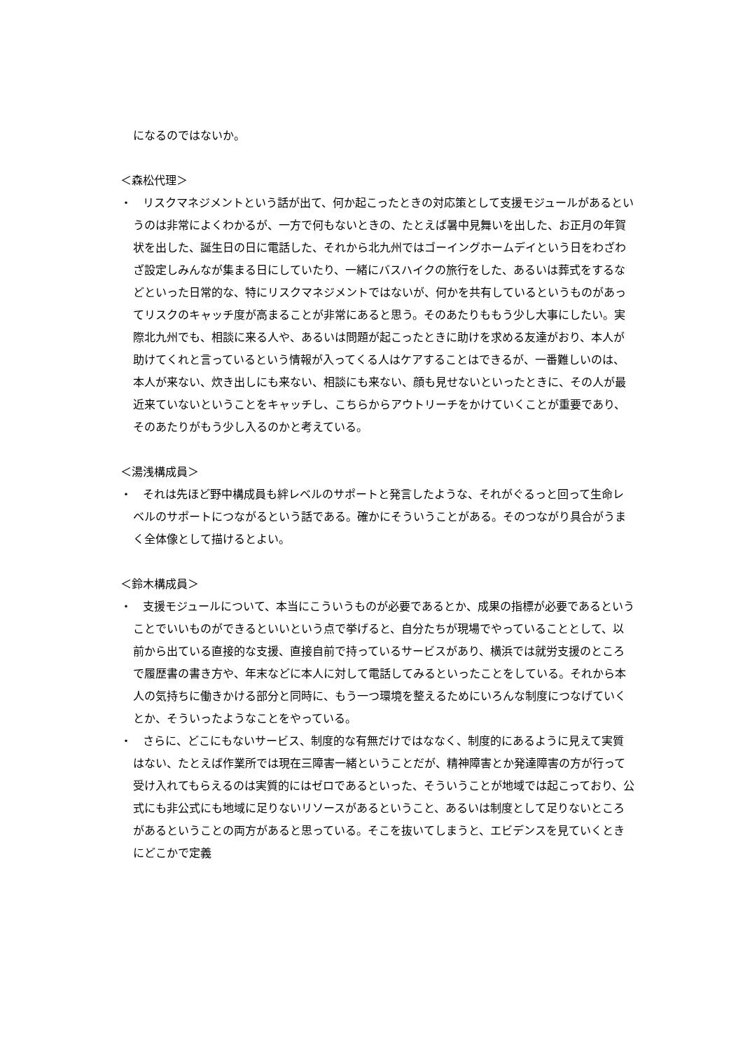になるのではないか。
＜森松代理＞
・　リスクマネジメントという話が出て、何か起こったときの対応策として支援モジュールがあるというのは非常によくわかるが、一方で何もないときの、たとえば暑中見舞いを出した、お正月の年賀状を出した、誕生日の日に電話した、それから北九州ではゴーイングホームデイという日をわざわざ設定しみんなが集まる日にしていたり、一緒にバスハイクの旅行をした、あるいは葬式をするなどといった日常的な、特にリスクマネジメントではないが、何かを共有しているというものがあってリスクのキャッチ度が高まることが非常にあると思う。そのあたりももう少し大事にしたい。実際北九州でも、相談に来る人や、あるいは問題が起こったときに助けを求める友達がおり、本人が助けてくれと言っているという情報が入ってくる人はケアすることはできるが、一番難しいのは、本人が来ない、炊き出しにも来ない、相談にも来ない、顔も見せないといったときに、その人が最近来ていないということをキャッチし、こちらからアウトリーチをかけていくことが重要であり、そのあたりがもう少し入るのかと考えている。
＜湯浅構成員＞
・　それは先ほど野中構成員も絆レベルのサポートと発言したような、それがぐるっと回って生命レベルのサポートにつながるという話である。確かにそういうことがある。そのつながり具合がうまく全体像として描けるとよい。
＜鈴木構成員＞
・　支援モジュールについて、本当にこういうものが必要であるとか、成果の指標が必要であるということでいいものができるといいという点で挙げると、自分たちが現場でやっていることとして、以前から出ている直接的な支援、直接自前で持っているサービスがあり、横浜では就労支援のところで履歴書の書き方や、年末などに本人に対して電話してみるといったことをしている。それから本人の気持ちに働きかける部分と同時に、もう一つ環境を整えるためにいろんな制度につなげていくとか、そういったようなことをやっている。
・　さらに、どこにもないサービス、制度的な有無だけではななく、制度的にあるように見えて実質はない、たとえば作業所では現在三障害一緒ということだが、精神障害とか発達障害の方が行って受け入れてもらえるのは実質的にはゼロであるといった、そういうことが地域では起こっており、公式にも非公式にも地域に足りないリソースがあるということ、あるいは制度として足りないところがあるということの両方があると思っている。そこを抜いてしまうと、エビデンスを見ていくときにどこかで定義